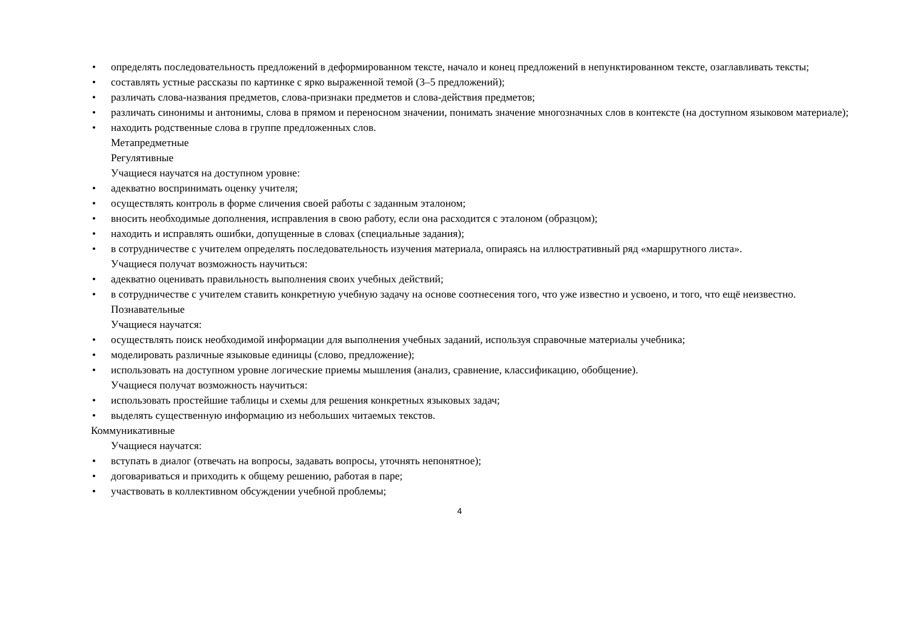• определять последовательность предложений в деформированном тексте, начало и конец предложений в непунктированном тексте, озаглавливать тексты;
• составлять устные рассказы по картинке с ярко выраженной темой (3–5 предложений);
• различать слова-названия предметов, слова-признаки предметов и слова-действия предметов;
• различать синонимы и антонимы, слова в прямом и переносном значении, понимать значение многозначных слов в контексте (на доступном языковом материале);
• находить родственные слова в группе предложенных слов.
Метапредметные
Регулятивные
Учащиеся научатся на доступном уровне:
• адекватно воспринимать оценку учителя;
• осуществлять контроль в форме сличения своей работы с заданным эталоном;
• вносить необходимые дополнения, исправления в свою работу, если она расходится с эталоном (образцом);
• находить и исправлять ошибки, допущенные в словах (специальные задания);
• в сотрудничестве с учителем определять последовательность изучения материала, опираясь на иллюстративный ряд «маршрутного листа».
Учащиеся получат возможность научиться:
• адекватно оценивать правильность выполнения своих учебных действий;
• в сотрудничестве с учителем ставить конкретную учебную задачу на основе соотнесения того, что уже известно и усвоено, и того, что ещё неизвестно.
Познавательные
Учащиеся научатся:
• осуществлять поиск необходимой информации для выполнения учебных заданий, используя справочные материалы учебника;
• моделировать различные языковые единицы (слово, предложение);
• использовать на доступном уровне логические приемы мышления (анализ, сравнение, классификацию, обобщение).
Учащиеся получат возможность научиться:
• использовать простейшие таблицы и схемы для решения конкретных языковых задач;
• выделять существенную информацию из небольших читаемых текстов.
Коммуникативные
Учащиеся научатся:
• вступать в диалог (отвечать на вопросы, задавать вопросы, уточнять непонятное);
• договариваться и приходить к общему решению, работая в паре;
• участвовать в коллективном обсуждении учебной проблемы;
4